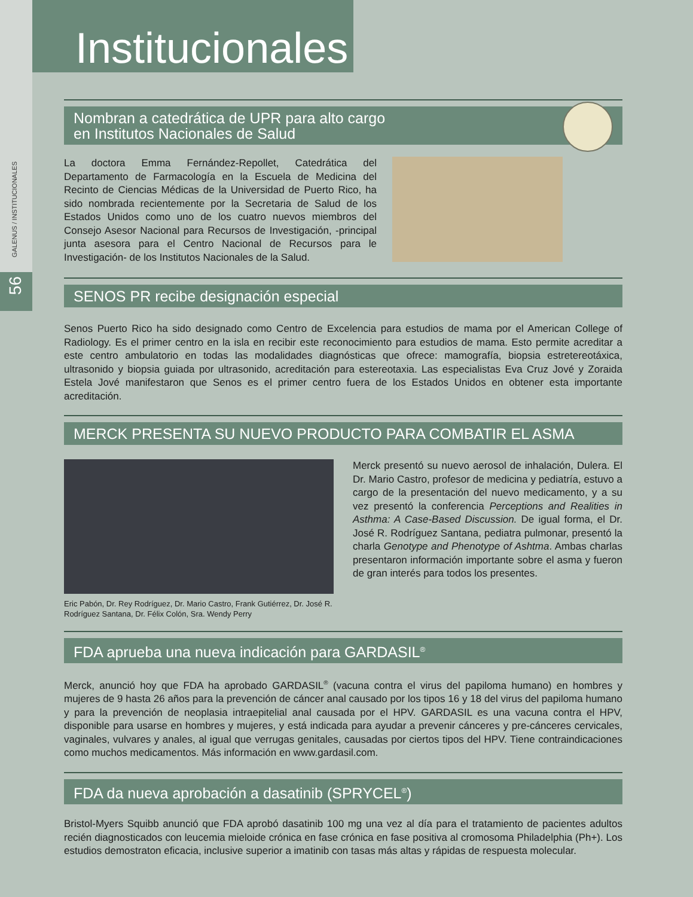GALENUS / INSTITUCIONALES
56
Institucionales
Nombran a catedrática de UPR para alto cargo
en Institutos Nacionales de Salud
La doctora Emma Fernández-Repollet, Catedrática del Departamento de Farmacología en la Escuela de Medicina del Recinto de Ciencias Médicas de la Universidad de Puerto Rico, ha sido nombrada recientemente por la Secretaria de Salud de los Estados Unidos como uno de los cuatro nuevos miembros del Consejo Asesor Nacional para Recursos de Investigación, -principal junta asesora para el Centro Nacional de Recursos para le Investigación- de los Institutos Nacionales de la Salud.
SENOS PR recibe designación especial
Senos Puerto Rico ha sido designado como Centro de Excelencia para estudios de mama por el American College of Radiology. Es el primer centro en la isla en recibir este reconocimiento para estudios de mama. Esto permite acreditar a este centro ambulatorio en todas las modalidades diagnósticas que ofrece: mamografía, biopsia estretereotáxica, ultrasonido y biopsia guiada por ultrasonido, acreditación para estereotaxia. Las especialistas Eva Cruz Jové y Zoraida Estela Jové manifestaron que Senos es el primer centro fuera de los Estados Unidos en obtener esta importante acreditación.
MERCK PRESENTA SU NUEVO PRODUCTO PARA COMBATIR EL ASMA
Eric Pabón, Dr. Rey Rodríguez, Dr. Mario Castro, Frank Gutiérrez, Dr. José R. Rodríguez Santana, Dr. Félix Colón, Sra. Wendy Perry
Merck presentó su nuevo aerosol de inhalación, Dulera. El Dr. Mario Castro, profesor de medicina y pediatría, estuvo a cargo de la presentación del nuevo medicamento, y a su vez presentó la conferencia Perceptions and Realities in Asthma: A Case-Based Discussion. De igual forma, el Dr. José R. Rodríguez Santana, pediatra pulmonar, presentó la charla Genotype and Phenotype of Ashtma. Ambas charlas presentaron información importante sobre el asma y fueron de gran interés para todos los presentes.
FDA aprueba una nueva indicación para GARDASIL<sup>®</sup>
Merck, anunció hoy que FDA ha aprobado GARDASIL<sup>®</sup> (vacuna contra el virus del papiloma humano) en hombres y mujeres de 9 hasta 26 años para la prevención de cáncer anal causado por los tipos 16 y 18 del virus del papiloma humano y para la prevención de neoplasia intraepitelial anal causada por el HPV. GARDASIL es una vacuna contra el HPV, disponible para usarse en hombres y mujeres, y está indicada para ayudar a prevenir cánceres y pre-cánceres cervicales, vaginales, vulvares y anales, al igual que verrugas genitales, causadas por ciertos tipos del HPV. Tiene contraindicaciones como muchos medicamentos. Más información en www.gardasil.com.
FDA da nueva aprobación a dasatinib (SPRYCEL<sup>®</sup>)
Bristol-Myers Squibb anunció que FDA aprobó dasatinib 100 mg una vez al día para el tratamiento de pacientes adultos recién diagnosticados con leucemia mieloide crónica en fase crónica en fase positiva al cromosoma Philadelphia (Ph+). Los estudios demostraton eficacia, inclusive superior a imatinib con tasas más altas y rápidas de respuesta molecular.